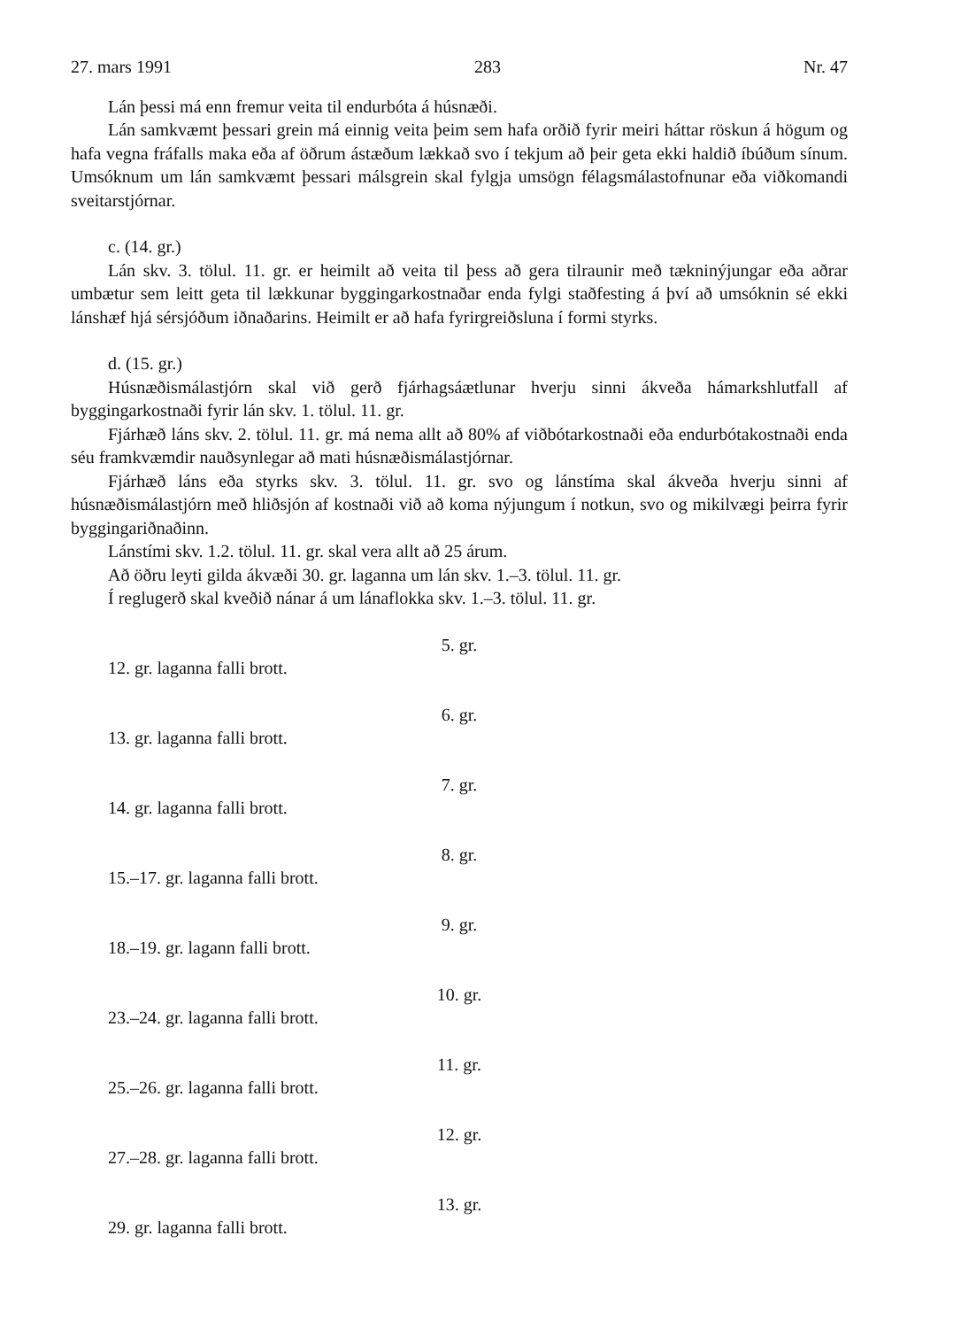27. mars 1991 283 Nr. 47
Lán þessi má enn fremur veita til endurbóta á húsnæði.
Lán samkvæmt þessari grein má einnig veita þeim sem hafa orðið fyrir meiri háttar röskun á högum og hafa vegna fráfalls maka eða af öðrum ástæðum lækkað svo í tekjum að þeir geta ekki haldið íbúðum sínum. Umsóknum um lán samkvæmt þessari málsgrein skal fylgja umsögn félagsmálastofnunar eða viðkomandi sveitarstjórnar.
c. (14. gr.)
Lán skv. 3. tölul. 11. gr. er heimilt að veita til þess að gera tilraunir með tækninýjungar eða aðrar umbætur sem leitt geta til lækkunar byggingarkostnaðar enda fylgi staðfesting á því að umsóknin sé ekki lánshæf hjá sérsjóðum iðnaðarins. Heimilt er að hafa fyrirgreiðsluna í formi styrks.
d. (15. gr.)
Húsnæðismálastjórn skal við gerð fjárhagsáætlunar hverju sinni ákveða hámarkshlutfall af byggingarkostnaði fyrir lán skv. 1. tölul. 11. gr.
Fjárhæð láns skv. 2. tölul. 11. gr. má nema allt að 80% af viðbótarkostnaði eða endurbótakostnaði enda séu framkvæmdir nauðsynlegar að mati húsnæðismálastjórnar.
Fjárhæð láns eða styrks skv. 3. tölul. 11. gr. svo og lánstíma skal ákveða hverju sinni af húsnæðismálastjórn með hliðsjón af kostnaði við að koma nýjungum í notkun, svo og mikilvægi þeirra fyrir byggingariðnaðinn.
Lánstími skv. 1.2. tölul. 11. gr. skal vera allt að 25 árum.
Að öðru leyti gilda ákvæði 30. gr. laganna um lán skv. 1.–3. tölul. 11. gr.
Í reglugerð skal kveðið nánar á um lánaflokka skv. 1.–3. tölul. 11. gr.
5. gr.
12. gr. laganna falli brott.
6. gr.
13. gr. laganna falli brott.
7. gr.
14. gr. laganna falli brott.
8. gr.
15.–17. gr. laganna falli brott.
9. gr.
18.–19. gr. lagann falli brott.
10. gr.
23.–24. gr. laganna falli brott.
11. gr.
25.–26. gr. laganna falli brott.
12. gr.
27.–28. gr. laganna falli brott.
13. gr.
29. gr. laganna falli brott.